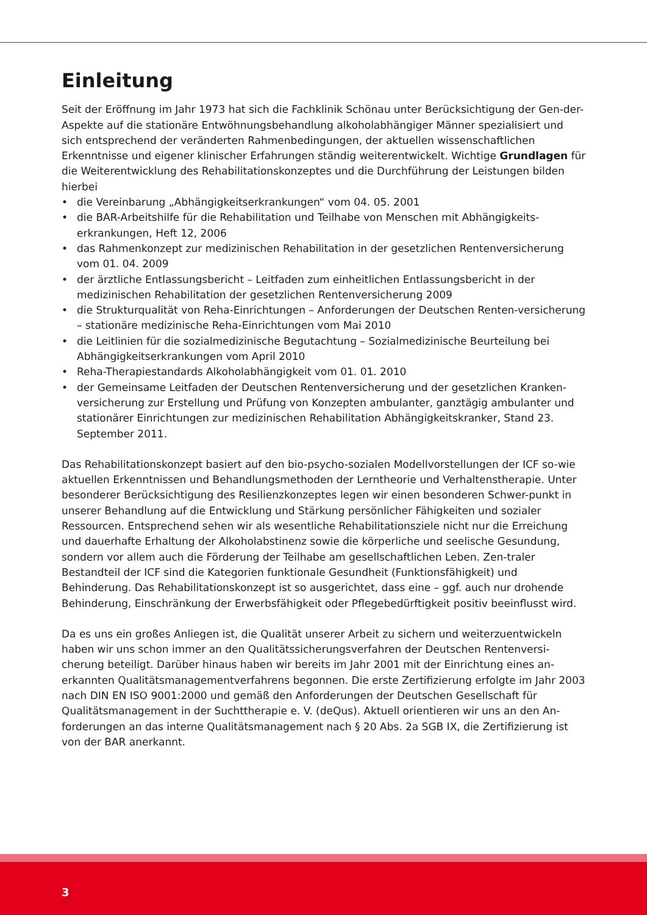Einleitung
Seit der Eröffnung im Jahr 1973 hat sich die Fachklinik Schönau unter Berücksichtigung der Gen-der-Aspekte auf die stationäre Entwöhnungsbehandlung alkoholabhängiger Männer spezialisiert und sich entsprechend der veränderten Rahmenbedingungen, der aktuellen wissenschaftlichen Erkenntnisse und eigener klinischer Erfahrungen ständig weiterentwickelt. Wichtige Grundlagen für die Weiterentwicklung des Rehabilitationskonzeptes und die Durchführung der Leistungen bilden hierbei
• die Vereinbarung „Abhängigkeitserkrankungen“ vom 04. 05. 2001
• die BAR-Arbeitshilfe für die Rehabilitation und Teilhabe von Menschen mit Abhängigkeits-erkrankungen, Heft 12, 2006
• das Rahmenkonzept zur medizinischen Rehabilitation in der gesetzlichen Rentenversicherung vom 01. 04. 2009
• der ärztliche Entlassungsbericht – Leitfaden zum einheitlichen Entlassungsbericht in der medizinischen Rehabilitation der gesetzlichen Rentenversicherung 2009
• die Strukturqualität von Reha-Einrichtungen – Anforderungen der Deutschen Renten-versicherung – stationäre medizinische Reha-Einrichtungen vom Mai 2010
• die Leitlinien für die sozialmedizinische Begutachtung – Sozialmedizinische Beurteilung bei Abhängigkeitserkrankungen vom April 2010
• Reha-Therapiestandards Alkoholabhängigkeit vom 01. 01. 2010
• der Gemeinsame Leitfaden der Deutschen Rentenversicherung und der gesetzlichen Kranken-versicherung zur Erstellung und Prüfung von Konzepten ambulanter, ganztägig ambulanter und stationärer Einrichtungen zur medizinischen Rehabilitation Abhängigkeitskranker, Stand 23. September 2011.
Das Rehabilitationskonzept basiert auf den bio-psycho-sozialen Modellvorstellungen der ICF so-wie aktuellen Erkenntnissen und Behandlungsmethoden der Lerntheorie und Verhaltenstherapie. Unter besonderer Berücksichtigung des Resilienzkonzeptes legen wir einen besonderen Schwer-punkt in unserer Behandlung auf die Entwicklung und Stärkung persönlicher Fähigkeiten und sozialer Ressourcen. Entsprechend sehen wir als wesentliche Rehabilitationsziele nicht nur die Erreichung und dauerhafte Erhaltung der Alkoholabstinenz sowie die körperliche und seelische Gesundung, sondern vor allem auch die Förderung der Teilhabe am gesellschaftlichen Leben. Zen-traler Bestandteil der ICF sind die Kategorien funktionale Gesundheit (Funktionsfähigkeit) und Behinderung. Das Rehabilitationskonzept ist so ausgerichtet, dass eine – ggf. auch nur drohende Behinderung, Einschränkung der Erwerbsfähigkeit oder Pflegebedürftigkeit positiv beeinflusst wird.
Da es uns ein großes Anliegen ist, die Qualität unserer Arbeit zu sichern und weiterzuentwickeln haben wir uns schon immer an den Qualitätssicherungsverfahren der Deutschen Rentenversi-cherung beteiligt. Darüber hinaus haben wir bereits im Jahr 2001 mit der Einrichtung eines an-erkannten Qualitätsmanagementverfahrens begonnen. Die erste Zertifizierung erfolgte im Jahr 2003 nach DIN EN ISO 9001:2000 und gemäß den Anforderungen der Deutschen Gesellschaft für Qualitätsmanagement in der Suchttherapie e. V. (deQus). Aktuell orientieren wir uns an den An-forderungen an das interne Qualitätsmanagement nach § 20 Abs. 2a SGB IX, die Zertifizierung ist von der BAR anerkannt.
3